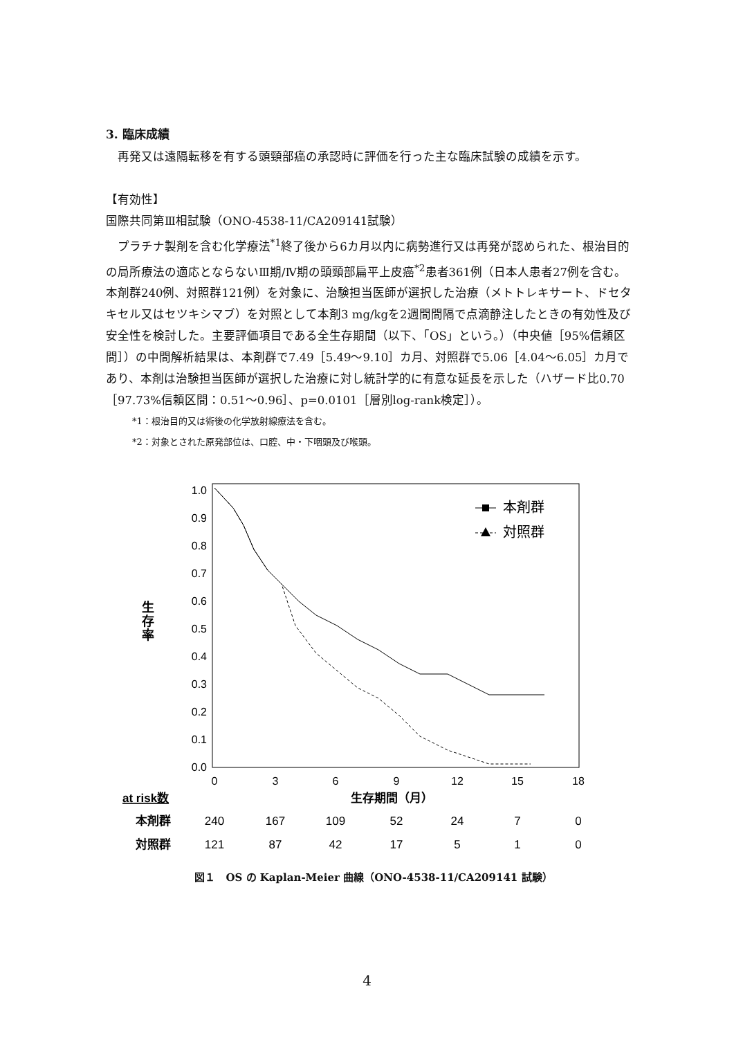3. 臨床成績
再発又は遠隔転移を有する頭頸部癌の承認時に評価を行った主な臨床試験の成績を示す。
【有効性】
国際共同第Ⅲ相試験（ONO-4538-11/CA209141試験）
プラチナ製剤を含む化学療法<sup>*1</sup>終了後から6カ月以内に病勢進行又は再発が認められた、根治目的の局所療法の適応とならないⅢ期/Ⅳ期の頭頸部扁平上皮癌<sup>*2</sup>患者361例（日本人患者27例を含む。本剤群240例、対照群121例）を対象に、治験担当医師が選択した治療（メトトレキサート、ドセタキセル又はセツキシマブ）を対照として本剤3 mg/kgを2週間間隔で点滴静注したときの有効性及び安全性を検討した。主要評価項目である全生存期間（以下、「OS」という。）（中央値［95%信頼区間］）の中間解析結果は、本剤群で7.49［5.49～9.10］カ月、対照群で5.06［4.04～6.05］カ月であり、本剤は治験担当医師が選択した治療に対し統計学的に有意な延長を示した（ハザード比0.70［97.73%信頼区間：0.51～0.96］、p=0.0101［層別log-rank検定］）。
*1：根治目的又は術後の化学放射線療法を含む。
*2：対象とされた原発部位は、口腔、中・下咽頭及び喉頭。
1.0
0.9
0.8
0.7
0.6
0.5
0.4
0.3
0.2
0.1
0.0
0
3
6
9
12
15
18
生
存
率
本剤群
対照群
at risk数
生存期間（月）
本剤群
240
167
109
52
24
7
0
対照群
121
87
42
17
5
1
0
図１　OS の Kaplan-Meier 曲線（ONO-4538-11/CA209141 試験）
4